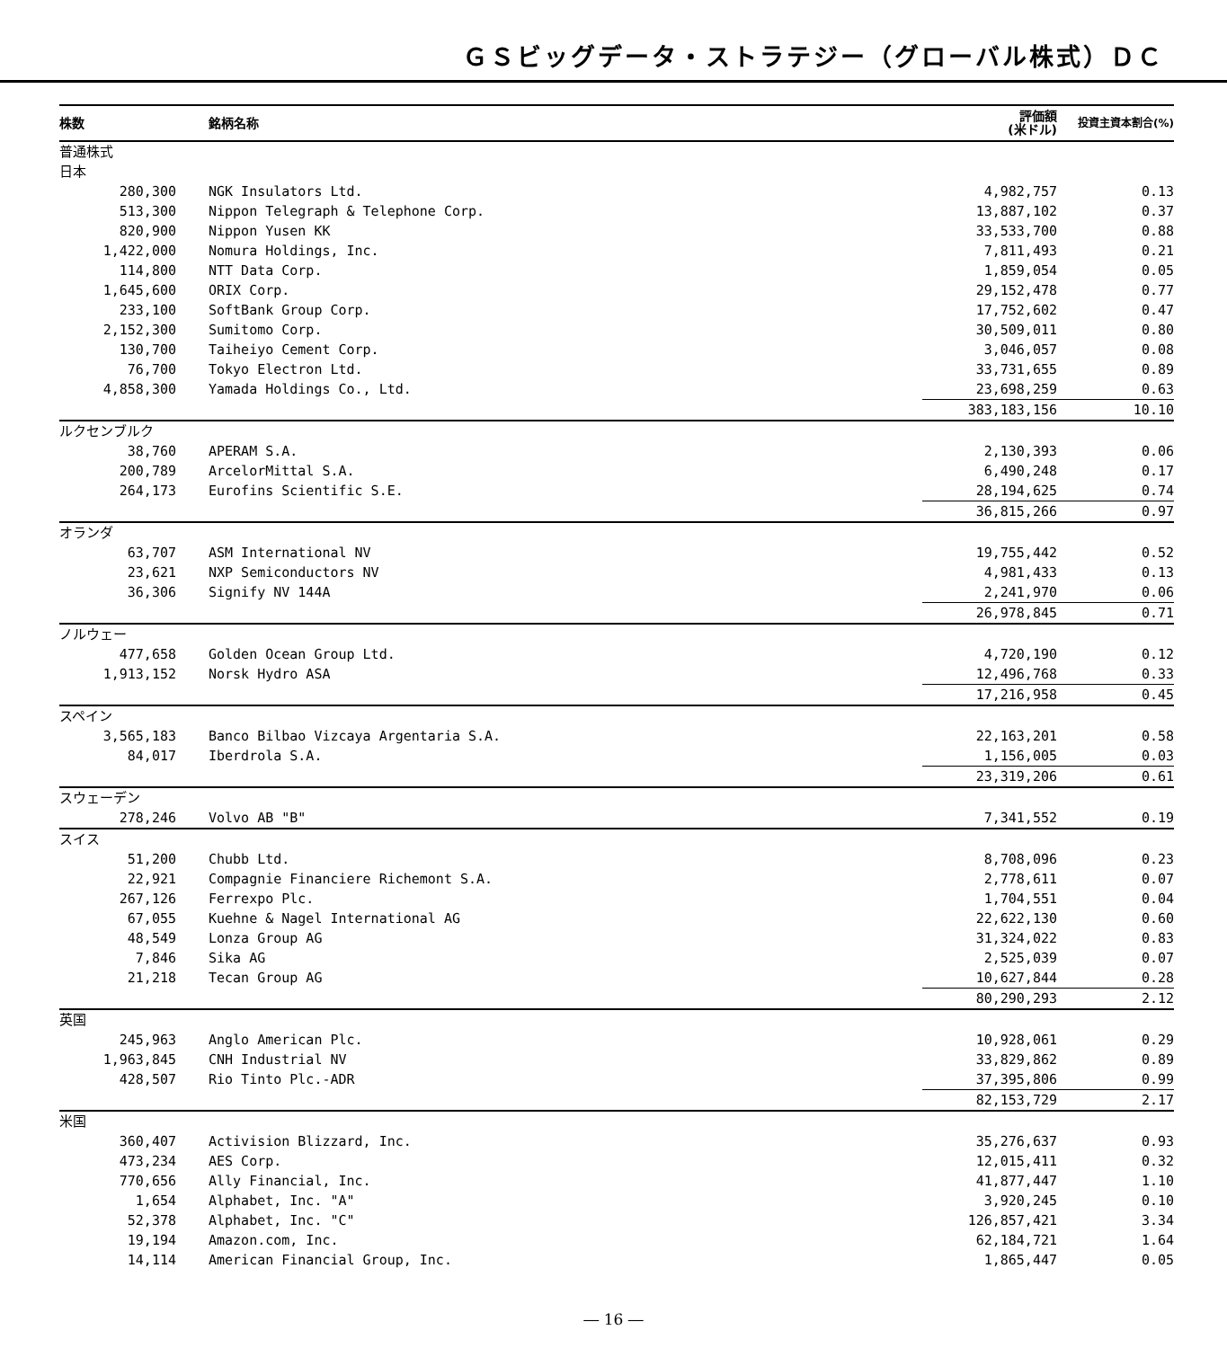ＧＳビッグデータ・ストラテジー（グローバル株式）ＤＣ
| 株数 | 銘柄名称 | 評価額 (米ドル) | 投資主資本割合(%) |
| --- | --- | --- | --- |
| 普通株式 | | | |
| 日本 | | | |
| 280,300 | NGK Insulators Ltd. | 4,982,757 | 0.13 |
| 513,300 | Nippon Telegraph & Telephone Corp. | 13,887,102 | 0.37 |
| 820,900 | Nippon Yusen KK | 33,533,700 | 0.88 |
| 1,422,000 | Nomura Holdings, Inc. | 7,811,493 | 0.21 |
| 114,800 | NTT Data Corp. | 1,859,054 | 0.05 |
| 1,645,600 | ORIX Corp. | 29,152,478 | 0.77 |
| 233,100 | SoftBank Group Corp. | 17,752,602 | 0.47 |
| 2,152,300 | Sumitomo Corp. | 30,509,011 | 0.80 |
| 130,700 | Taiheiyo Cement Corp. | 3,046,057 | 0.08 |
| 76,700 | Tokyo Electron Ltd. | 33,731,655 | 0.89 |
| 4,858,300 | Yamada Holdings Co., Ltd. | 23,698,259 | 0.63 |
| | | 383,183,156 | 10.10 |
| ルクセンブルク | | | |
| 38,760 | APERAM S.A. | 2,130,393 | 0.06 |
| 200,789 | ArcelorMittal S.A. | 6,490,248 | 0.17 |
| 264,173 | Eurofins Scientific S.E. | 28,194,625 | 0.74 |
| | | 36,815,266 | 0.97 |
| オランダ | | | |
| 63,707 | ASM International NV | 19,755,442 | 0.52 |
| 23,621 | NXP Semiconductors NV | 4,981,433 | 0.13 |
| 36,306 | Signify NV 144A | 2,241,970 | 0.06 |
| | | 26,978,845 | 0.71 |
| ノルウェー | | | |
| 477,658 | Golden Ocean Group Ltd. | 4,720,190 | 0.12 |
| 1,913,152 | Norsk Hydro ASA | 12,496,768 | 0.33 |
| | | 17,216,958 | 0.45 |
| スペイン | | | |
| 3,565,183 | Banco Bilbao Vizcaya Argentaria S.A. | 22,163,201 | 0.58 |
| 84,017 | Iberdrola S.A. | 1,156,005 | 0.03 |
| | | 23,319,206 | 0.61 |
| スウェーデン | | | |
| 278,246 | Volvo AB "B" | 7,341,552 | 0.19 |
| スイス | | | |
| 51,200 | Chubb Ltd. | 8,708,096 | 0.23 |
| 22,921 | Compagnie Financiere Richemont S.A. | 2,778,611 | 0.07 |
| 267,126 | Ferrexpo Plc. | 1,704,551 | 0.04 |
| 67,055 | Kuehne & Nagel International AG | 22,622,130 | 0.60 |
| 48,549 | Lonza Group AG | 31,324,022 | 0.83 |
| 7,846 | Sika AG | 2,525,039 | 0.07 |
| 21,218 | Tecan Group AG | 10,627,844 | 0.28 |
| | | 80,290,293 | 2.12 |
| 英国 | | | |
| 245,963 | Anglo American Plc. | 10,928,061 | 0.29 |
| 1,963,845 | CNH Industrial NV | 33,829,862 | 0.89 |
| 428,507 | Rio Tinto Plc.-ADR | 37,395,806 | 0.99 |
| | | 82,153,729 | 2.17 |
| 米国 | | | |
| 360,407 | Activision Blizzard, Inc. | 35,276,637 | 0.93 |
| 473,234 | AES Corp. | 12,015,411 | 0.32 |
| 770,656 | Ally Financial, Inc. | 41,877,447 | 1.10 |
| 1,654 | Alphabet, Inc. "A" | 3,920,245 | 0.10 |
| 52,378 | Alphabet, Inc. "C" | 126,857,421 | 3.34 |
| 19,194 | Amazon.com, Inc. | 62,184,721 | 1.64 |
| 14,114 | American Financial Group, Inc. | 1,865,447 | 0.05 |
― 16 ―